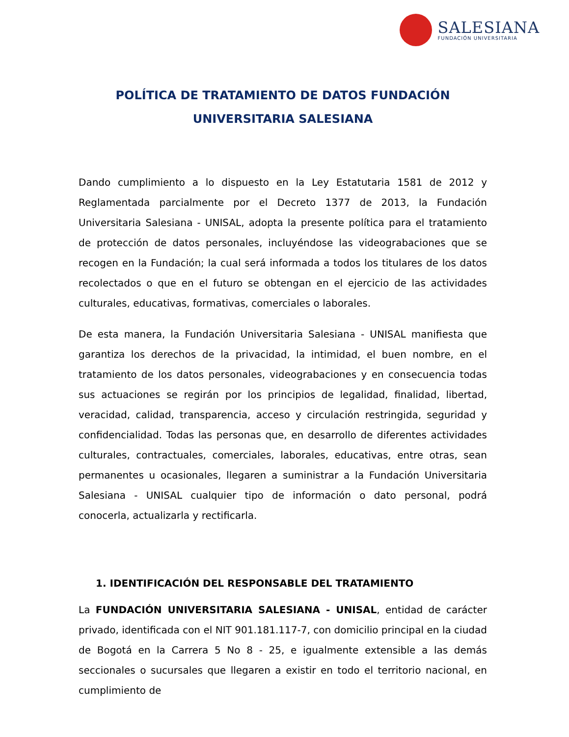SALESIANA
FUNDACIÓN UNIVERSITARIA
POLÍTICA DE TRATAMIENTO DE DATOS FUNDACIÓN
UNIVERSITARIA SALESIANA
Dando cumplimiento a lo dispuesto en la Ley Estatutaria 1581 de 2012 y Reglamentada parcialmente por el Decreto 1377 de 2013, la Fundación Universitaria Salesiana - UNISAL, adopta la presente política para el tratamiento de protección de datos personales, incluyéndose las videograbaciones que se recogen en la Fundación; la cual será informada a todos los titulares de los datos recolectados o que en el futuro se obtengan en el ejercicio de las actividades culturales, educativas, formativas, comerciales o laborales.
De esta manera, la Fundación Universitaria Salesiana - UNISAL manifiesta que garantiza los derechos de la privacidad, la intimidad, el buen nombre, en el tratamiento de los datos personales, videograbaciones y en consecuencia todas sus actuaciones se regirán por los principios de legalidad, finalidad, libertad, veracidad, calidad, transparencia, acceso y circulación restringida, seguridad y confidencialidad. Todas las personas que, en desarrollo de diferentes actividades culturales, contractuales, comerciales, laborales, educativas, entre otras, sean permanentes u ocasionales, llegaren a suministrar a la Fundación Universitaria Salesiana - UNISAL cualquier tipo de información o dato personal, podrá conocerla, actualizarla y rectificarla.
1. IDENTIFICACIÓN DEL RESPONSABLE DEL TRATAMIENTO
La FUNDACIÓN UNIVERSITARIA SALESIANA - UNISAL, entidad de carácter privado, identificada con el NIT 901.181.117-7, con domicilio principal en la ciudad de Bogotá en la Carrera 5 No 8 - 25, e igualmente extensible a las demás seccionales o sucursales que llegaren a existir en todo el territorio nacional, en cumplimiento de